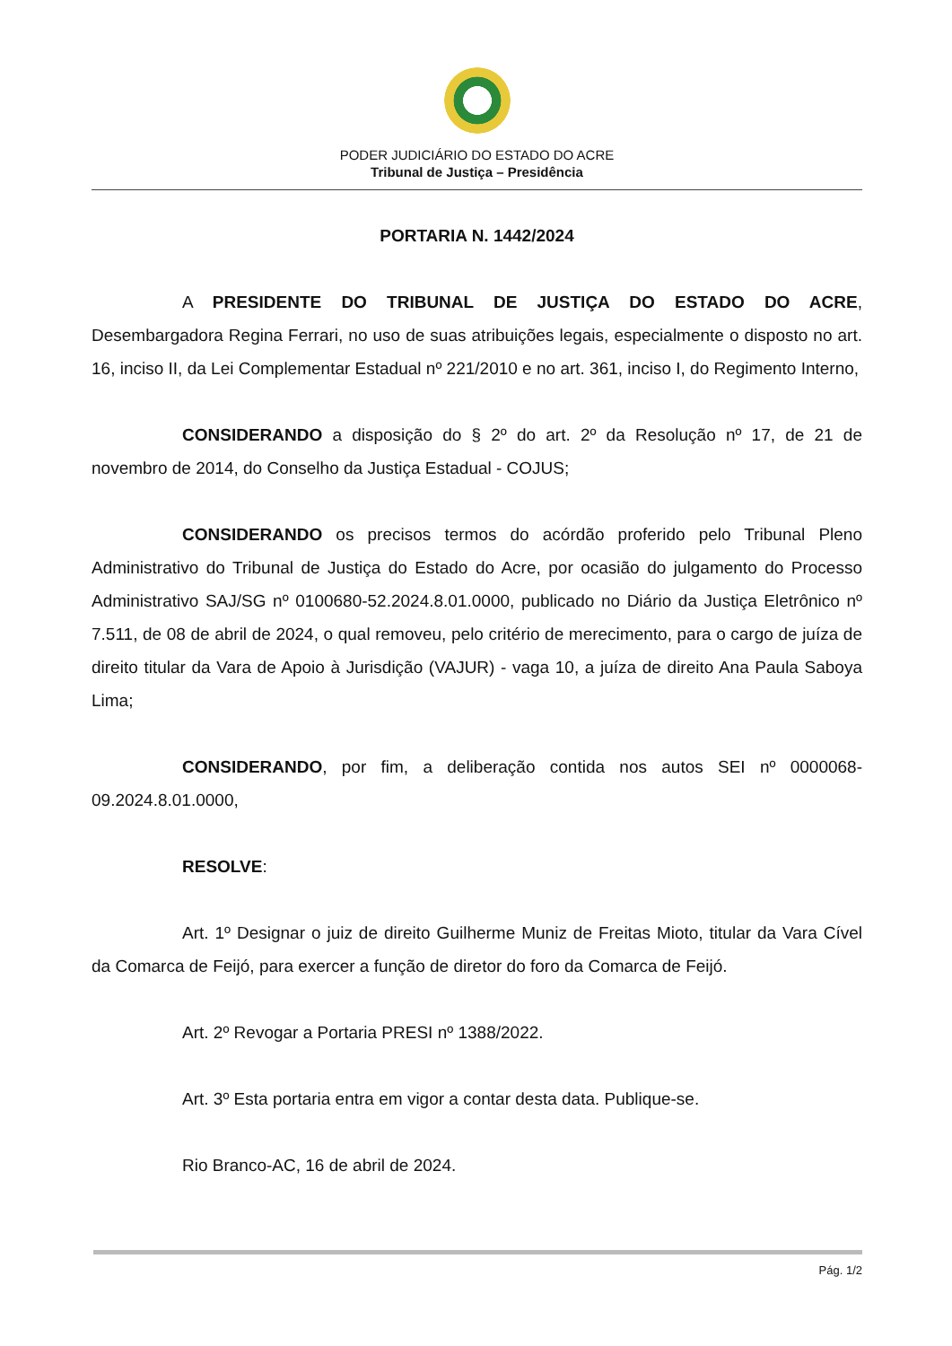PODER JUDICIÁRIO DO ESTADO DO ACRE
Tribunal de Justiça – Presidência
PORTARIA N. 1442/2024
A PRESIDENTE DO TRIBUNAL DE JUSTIÇA DO ESTADO DO ACRE, Desembargadora Regina Ferrari, no uso de suas atribuições legais, especialmente o disposto no art. 16, inciso II, da Lei Complementar Estadual nº 221/2010 e no art. 361, inciso I, do Regimento Interno,
CONSIDERANDO a disposição do § 2º do art. 2º da Resolução nº 17, de 21 de novembro de 2014, do Conselho da Justiça Estadual - COJUS;
CONSIDERANDO os precisos termos do acórdão proferido pelo Tribunal Pleno Administrativo do Tribunal de Justiça do Estado do Acre, por ocasião do julgamento do Processo Administrativo SAJ/SG nº 0100680-52.2024.8.01.0000, publicado no Diário da Justiça Eletrônico nº 7.511, de 08 de abril de 2024, o qual removeu, pelo critério de merecimento, para o cargo de juíza de direito titular da Vara de Apoio à Jurisdição (VAJUR) - vaga 10, a juíza de direito Ana Paula Saboya Lima;
CONSIDERANDO, por fim, a deliberação contida nos autos SEI nº 0000068-09.2024.8.01.0000,
RESOLVE:
Art. 1º Designar o juiz de direito Guilherme Muniz de Freitas Mioto, titular da Vara Cível da Comarca de Feijó, para exercer a função de diretor do foro da Comarca de Feijó.
Art. 2º Revogar a Portaria PRESI nº 1388/2022.
Art. 3º Esta portaria entra em vigor a contar desta data. Publique-se.
Rio Branco-AC, 16 de abril de 2024.
Pág. 1/2